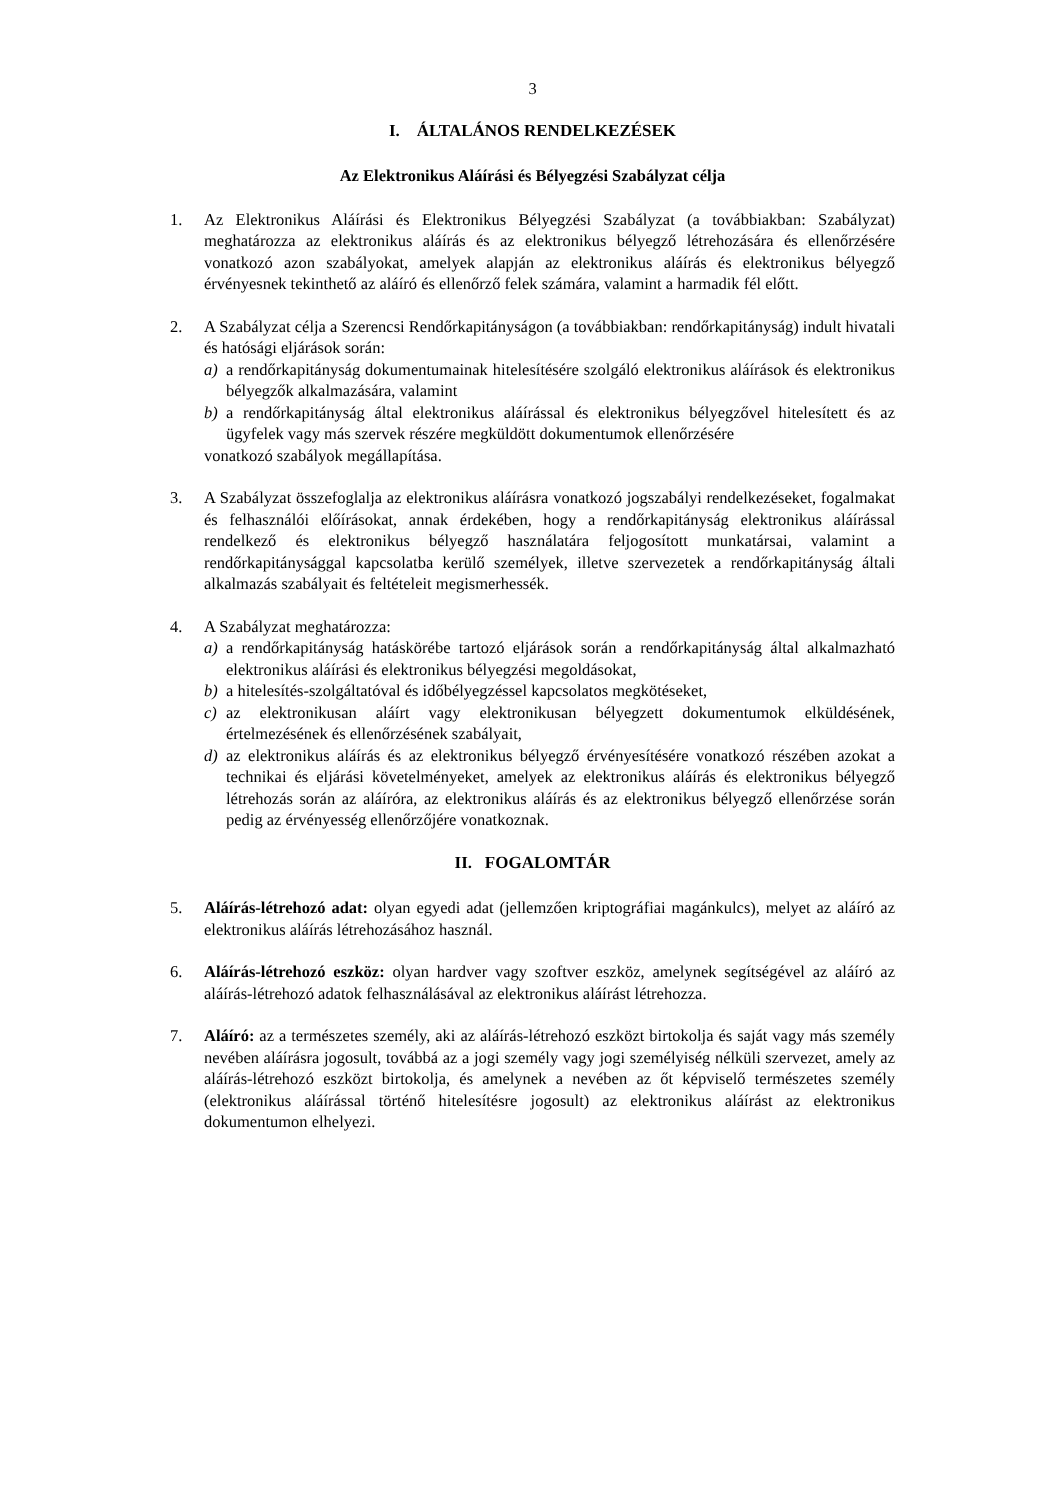3
I. ÁLTALÁNOS RENDELKEZÉSEK
Az Elektronikus Aláírási és Bélyegzési Szabályzat célja
1. Az Elektronikus Aláírási és Elektronikus Bélyegzési Szabályzat (a továbbiakban: Szabályzat) meghatározza az elektronikus aláírás és az elektronikus bélyegző létrehozására és ellenőrzésére vonatkozó azon szabályokat, amelyek alapján az elektronikus aláírás és elektronikus bélyegző érvényesnek tekinthető az aláíró és ellenőrző felek számára, valamint a harmadik fél előtt.
2. A Szabályzat célja a Szerencsi Rendőrkapitányságon (a továbbiakban: rendőrkapitányság) indult hivatali és hatósági eljárások során:
a) a rendőrkapitányság dokumentumainak hitelesítésére szolgáló elektronikus aláírások és elektronikus bélyegzők alkalmazására, valamint
b) a rendőrkapitányság által elektronikus aláírással és elektronikus bélyegzővel hitelesített és az ügyfelek vagy más szervek részére megküldött dokumentumok ellenőrzésére
vonatkozó szabályok megállapítása.
3. A Szabályzat összefoglalja az elektronikus aláírásra vonatkozó jogszabályi rendelkezéseket, fogalmakat és felhasználói előírásokat, annak érdekében, hogy a rendőrkapitányság elektronikus aláírással rendelkező és elektronikus bélyegző használatára feljogosított munkatársai, valamint a rendőrkapitánysággal kapcsolatba kerülő személyek, illetve szervezetek a rendőrkapitányság általi alkalmazás szabályait és feltételeit megismerhessék.
4. A Szabályzat meghatározza:
a) a rendőrkapitányság hatáskörébe tartozó eljárások során a rendőrkapitányság által alkalmazható elektronikus aláírási és elektronikus bélyegzési megoldásokat,
b) a hitelesítés-szolgáltatóval és időbélyegzéssel kapcsolatos megkötéseket,
c) az elektronikusan aláírt vagy elektronikusan bélyegzett dokumentumok elküldésének, értelmezésének és ellenőrzésének szabályait,
d) az elektronikus aláírás és az elektronikus bélyegző érvényesítésére vonatkozó részében azokat a technikai és eljárási követelményeket, amelyek az elektronikus aláírás és elektronikus bélyegző létrehozás során az aláíróra, az elektronikus aláírás és az elektronikus bélyegző ellenőrzése során pedig az érvényesség ellenőrzőjére vonatkoznak.
II. FOGALOMTÁR
5. Aláírás-létrehozó adat: olyan egyedi adat (jellemzően kriptográfiai magánkulcs), melyet az aláíró az elektronikus aláírás létrehozásához használ.
6. Aláírás-létrehozó eszköz: olyan hardver vagy szoftver eszköz, amelynek segítségével az aláíró az aláírás-létrehozó adatok felhasználásával az elektronikus aláírást létrehozza.
7. Aláíró: az a természetes személy, aki az aláírás-létrehozó eszközt birtokolja és saját vagy más személy nevében aláírásra jogosult, továbbá az a jogi személy vagy jogi személyiség nélküli szervezet, amely az aláírás-létrehozó eszközt birtokolja, és amelynek a nevében az őt képviselő természetes személy (elektronikus aláírással történő hitelesítésre jogosult) az elektronikus aláírást az elektronikus dokumentumon elhelyezi.